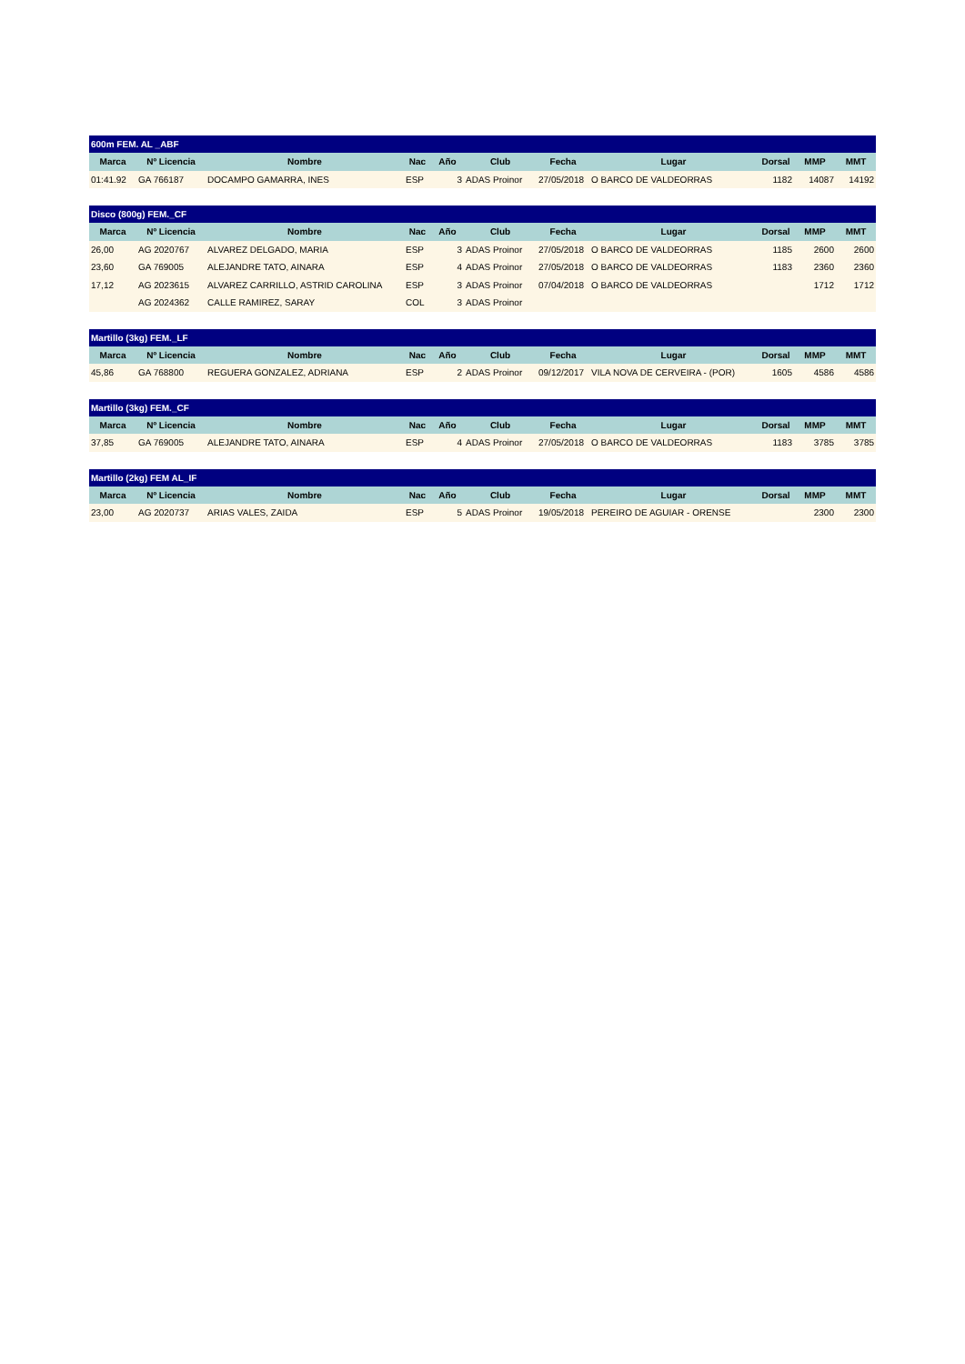| 600m FEM. AL _ABF | | | | | | | | | | |
| Marca | Nº Licencia | Nombre | Nac | Año | Club | Fecha | Lugar | Dorsal | MMP | MMT |
| 01:41.92 | GA 766187 | DOCAMPO GAMARRA, INES | ESP | 3 | ADAS Proinor | 27/05/2018 | O BARCO DE VALDEORRAS | 1182 | 14087 | 14192 |
| Disco (800g) FEM._CF | | | | | | | | | | |
| Marca | Nº Licencia | Nombre | Nac | Año | Club | Fecha | Lugar | Dorsal | MMP | MMT |
| 26,00 | AG 2020767 | ALVAREZ DELGADO, MARIA | ESP | 3 | ADAS Proinor | 27/05/2018 | O BARCO DE VALDEORRAS | 1185 | 2600 | 2600 |
| 23,60 | GA 769005 | ALEJANDRE TATO, AINARA | ESP | 4 | ADAS Proinor | 27/05/2018 | O BARCO DE VALDEORRAS | 1183 | 2360 | 2360 |
| 17,12 | AG 2023615 | ALVAREZ CARRILLO, ASTRID CAROLINA | ESP | 3 | ADAS Proinor | 07/04/2018 | O BARCO DE VALDEORRAS | | 1712 | 1712 |
| | AG 2024362 | CALLE RAMIREZ, SARAY | COL | 3 | ADAS Proinor | | | | | |
| Martillo (3kg) FEM._LF | | | | | | | | | | |
| Marca | Nº Licencia | Nombre | Nac | Año | Club | Fecha | Lugar | Dorsal | MMP | MMT |
| 45,86 | GA 768800 | REGUERA GONZALEZ, ADRIANA | ESP | 2 | ADAS Proinor | 09/12/2017 | VILA NOVA DE CERVEIRA - (POR) | 1605 | 4586 | 4586 |
| Martillo (3kg) FEM._CF | | | | | | | | | | |
| Marca | Nº Licencia | Nombre | Nac | Año | Club | Fecha | Lugar | Dorsal | MMP | MMT |
| 37,85 | GA 769005 | ALEJANDRE TATO, AINARA | ESP | 4 | ADAS Proinor | 27/05/2018 | O BARCO DE VALDEORRAS | 1183 | 3785 | 3785 |
| Martillo (2kg) FEM AL_IF | | | | | | | | | | |
| Marca | Nº Licencia | Nombre | Nac | Año | Club | Fecha | Lugar | Dorsal | MMP | MMT |
| 23,00 | AG 2020737 | ARIAS VALES, ZAIDA | ESP | 5 | ADAS Proinor | 19/05/2018 | PEREIRO DE AGUIAR - ORENSE | | 2300 | 2300 |